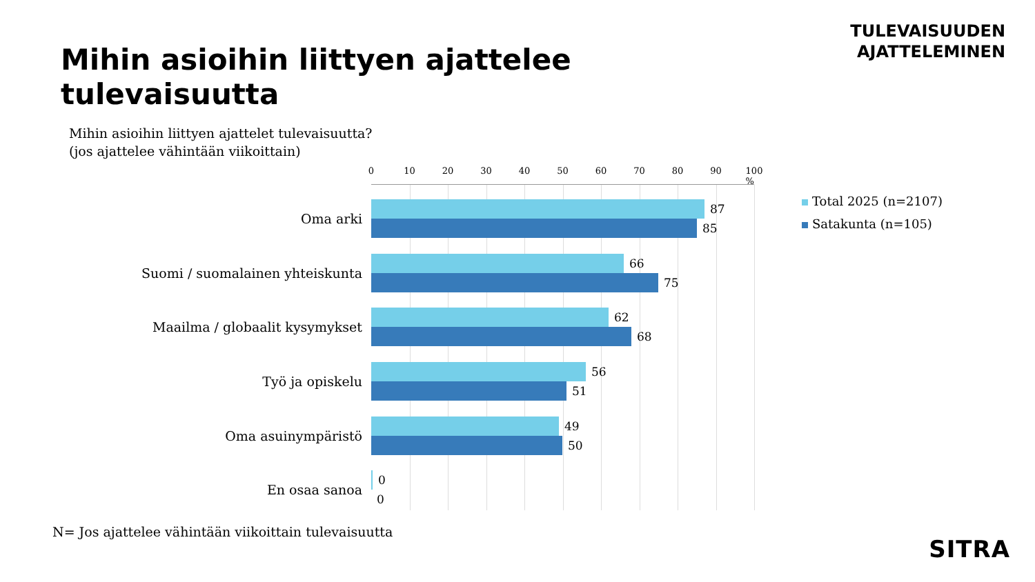TULEVAISUUDEN
AJATTELEMINEN
Mihin asioihin liittyen ajattelee tulevaisuutta
Mihin asioihin liittyen ajattelet tulevaisuutta?
(jos ajattelee vähintään viikoittain)
0 10 20 30 40 50 60 70 80 90 100 %
Oma arki
87
85
Suomi / suomalainen yhteiskunta
66
75
Maailma / globaalit kysymykset
62
68
Työ ja opiskelu
56
51
Oma asuinympäristö
49
50
En osaa sanoa
0
0
Total 2025 (n=2107)
Satakunta (n=105)
N= Jos ajattelee vähintään viikoittain tulevaisuutta
SITRA